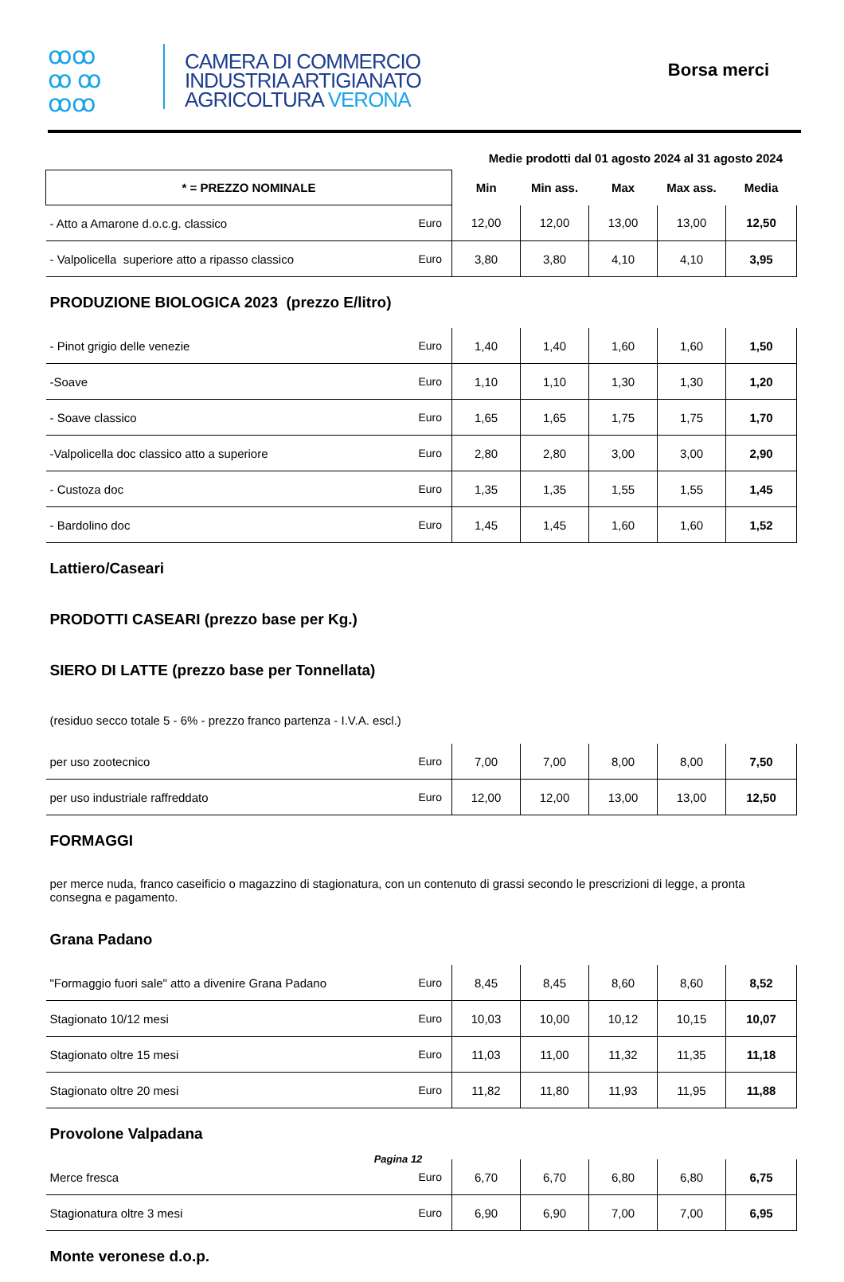ꝏꝏ
ꝏ ꝏ
ꝏꝏ CAMERA DI COMMERCIO
INDUSTRIA ARTIGIANATO
AGRICOLTURA VERONA
Borsa merci
Medie prodotti dal 01 agosto 2024 al 31 agosto 2024
| * = PREZZO NOMINALE | | Min | Min ass. | Max | Max ass. | Media |
| --- | --- | --- | --- | --- | --- | --- |
| - Atto a Amarone d.o.c.g. classico | Euro | 12,00 | 12,00 | 13,00 | 13,00 | 12,50 |
| - Valpolicella superiore atto a ripasso classico | Euro | 3,80 | 3,80 | 4,10 | 4,10 | 3,95 |
| PRODUZIONE BIOLOGICA 2023 (prezzo E/litro) | | | | | | |
| - Pinot grigio delle venezie | Euro | 1,40 | 1,40 | 1,60 | 1,60 | 1,50 |
| -Soave | Euro | 1,10 | 1,10 | 1,30 | 1,30 | 1,20 |
| - Soave classico | Euro | 1,65 | 1,65 | 1,75 | 1,75 | 1,70 |
| -Valpolicella doc classico atto a superiore | Euro | 2,80 | 2,80 | 3,00 | 3,00 | 2,90 |
| - Custoza doc | Euro | 1,35 | 1,35 | 1,55 | 1,55 | 1,45 |
| - Bardolino doc | Euro | 1,45 | 1,45 | 1,60 | 1,60 | 1,52 |
| Lattiero/Caseari | | | | | | |
| PRODOTTI CASEARI (prezzo base per Kg.) | | | | | | |
| SIERO DI LATTE (prezzo base per Tonnellata) | | | | | | |
| (residuo secco totale 5 - 6% - prezzo franco partenza - I.V.A. escl.) | | | | | | |
| per uso zootecnico | Euro | 7,00 | 7,00 | 8,00 | 8,00 | 7,50 |
| per uso industriale raffreddato | Euro | 12,00 | 12,00 | 13,00 | 13,00 | 12,50 |
| FORMAGGI | | | | | | |
| per merce nuda, franco caseificio o magazzino di stagionatura, con un contenuto di grassi secondo le prescrizioni di legge, a pronta consegna e pagamento. | | | | | | |
| Grana Padano | | | | | | |
| "Formaggio fuori sale" atto a divenire Grana Padano | Euro | 8,45 | 8,45 | 8,60 | 8,60 | 8,52 |
| Stagionato 10/12 mesi | Euro | 10,03 | 10,00 | 10,12 | 10,15 | 10,07 |
| Stagionato oltre 15 mesi | Euro | 11,03 | 11,00 | 11,32 | 11,35 | 11,18 |
| Stagionato oltre 20 mesi | Euro | 11,82 | 11,80 | 11,93 | 11,95 | 11,88 |
| Provolone Valpadana | | | | | | |
| Merce fresca | Euro | 6,70 | 6,70 | 6,80 | 6,80 | 6,75 |
| Stagionatura oltre 3 mesi | Euro | 6,90 | 6,90 | 7,00 | 7,00 | 6,95 |
| Monte veronese d.o.p. | | | | | | |
Pagina 12